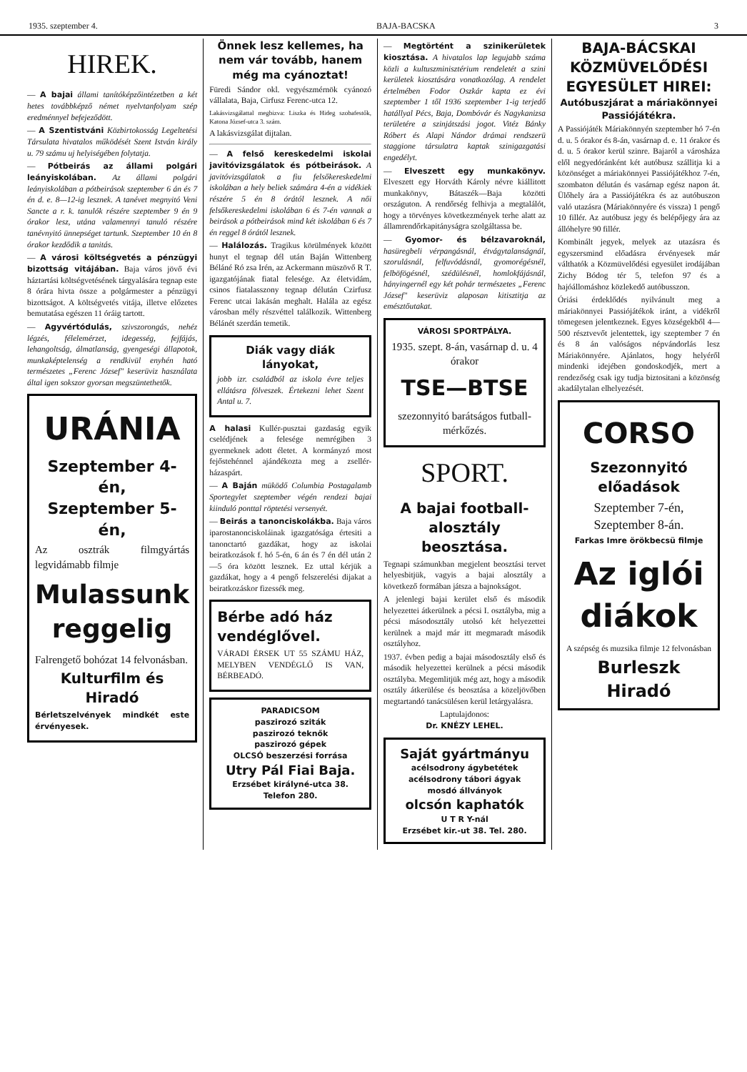1935. szeptember 4. BAJA-BACSKA 3
HIREK.
— A bajai állami tanítóképzőintézetben a két hetes továbbképző német nyelvtanfolyam szép eredménnyel befejeződött.
— A Szentistváni Közbirtokosság Legeltetési Társulata hivatalos működését Szent István király u. 79 számu uj helyiségében folytatja.
— Pótbeirás az állami polgári leányiskolában. Az állami polgári leányiskolában a pótbeirások szeptember 6 án és 7 én d. e. 8—12-ig lesznek. A tanévet megnyitó Veni Sancte a r. k. tanulók részére szeptember 9 én 9 órakor lesz, utána valamennyi tanuló részére tanévnyitó ünnepséget tartunk. Szeptember 10 én 8 órakor kezdődik a tanitás.
— A városi költségvetés a pénzügyi bizottság vitájában. Baja város jövő évi háztartási költségvetésének tárgyalására tegnap este 8 órára hivta össze a polgármester a pénzügyi bizottságot. A költségvetés vitája, illetve előzetes bemutatása egészen 11 óráig tartott.
— Agyvértódulás, szivszorongás, nehéz légzés, félelemérzet, idegesség, fejfájás, lehangoltság, álmatlanság, gyengeségi állapotok, munkaképtelenség a rendkivül enyhén ható természetes „Ferenc József" keserüviz használata által igen sokszor gyorsan megszüntethetők.
URÁNIA
Szeptember 4-én,
Szeptember 5-én,
Az osztrák filmgyártás legvidámabb filmje
Mulassunk reggelig
Falrengető bohózat 14 felvonásban.
Kulturfilm és
Hiradó
Bérletszelvények mindkét este érvényesek.
Önnek lesz kellemes, ha nem vár tovább, hanem még ma cyánoztat!
Füredi Sándor okl. vegyészmérnök cyánozó vállalata, Baja, Cirfusz Ferenc-utca 12.
Lakásvizsgálattal megbizva: Liszka és Hideg szobafestők, Katona József-utca 3. szám.
A lakásvizsgálat dijtalan.
— A felső kereskedelmi iskolai javitóvizsgálatok és pótbeirások. A javitóvizsgálatok a fiu felsőkereskedelmi iskolában a hely beliek számára 4-én a vidékiek részére 5 én 8 órától lesznek. A női felsőkereskedelmi iskolában 6 és 7-én vannak a beirások a pótbeirások mind két iskolában 6 és 7 én reggel 8 órától lesznek.
— Halálozás. Tragikus körülmények között hunyt el tegnap dél után Baján Wittenberg Béláné Ró zsa Irén, az Ackermann müszövő R T. igazgatójának fiatal felesége. Az életvidám, csinos fiatalasszony tegnap délután Czirfusz Ferenc utcai lakásán meghalt. Halála az egész városban mély részvéttel találkozik. Wittenberg Bélánét szerdán temetik.
Diák vagy diák lányokat,
jobb izr. családból az iskola évre teljes ellátásra fölveszek. Értekezni lehet Szent Antal u. 7.
A halasi Kullér-pusztai gazdaság egyik cselédjének a felesége nemrégiben 3 gyermeknek adott életet. A kormányzó most fejőstehénnel ajándékozta meg a zsellér-házaspárt.
— A Baján müködő Columbia Postagalamb Sportegylet szeptember végén rendezi bajai kiinduló ponttal röptetési versenyét.
— Beirás a tanonciskolákba. Baja város iparostanonciskoláinak igazgatósága értesiti a tanonctartó gazdákat, hogy az iskolai beiratkozások f. hó 5-én, 6 án és 7 én dél után 2—5 óra között lesznek. Ez uttal kérjük a gazdákat, hogy a 4 pengő felszerelési dijakat a beiratkozáskor fizessék meg.
Bérbe adó ház vendéglővel.
VÁRADI ÉRSEK UT 55 SZÁMU HÁZ, MELYBEN VENDÉGLŐ IS VAN, BÉRBEADÓ.
PARADICSOM
paszirozó sziták
paszirozó teknők
paszirozó gépek
OLCSÓ beszerzési forrása
Utry Pál Fiai Baja.
Erzsébet királyné-utca 38.
Telefon 280.
— Megtörtént a szinikerületek kiosztása. A hivatalos lap legujabb száma közli a kultuszminisztérium rendeletét a szini kerületek kiosztására vonatkozólag. A rendelet értelmében Fodor Oszkár kapta ez évi szeptember 1 től 1936 szeptember 1-ig terjedő hatállyal Pécs, Baja, Dombóvár és Nagykanizsa területére a szinjátszási jogot. Vitéz Bánky Róbert és Alapi Nándor drámai rendszerü staggione társulatra kaptak szinigazgatási engedélyt.
— Elveszett egy munkakönyv. Elveszett egy Horváth Károly névre kiállitott munkakönyv, Bátaszék—Baja közötti országuton. A rendőrség felhivja a megtalálót, hogy a törvényes következmények terhe alatt az államrendőrkapitányságra szolgáltassa be.
— Gyomor- és bélzavaroknál, hasüregbeli vérpangásnál, étvágytalanságnál, szorulásnál, felfuvódásnál, gyomorégésnél, felböfögésnél, szédülésnél, homlokfájásnál, hányingernél egy két pohár természetes „Ferenc József" keserüviz alaposan kitisztitja az emésztőutakat.
VÁROSI SPORTPÁLYA.
1935. szept. 8-án, vasárnap d. u. 4 órakor
TSE—BTSE
szezonnyitó barátságos futball-mérkőzés.
SPORT.
A bajai football-alosztály beosztása.
Tegnapi számunkban megjelent beosztási tervet helyesbitjük, vagyis a bajai alosztály a következő formában játsza a bajnokságot.
A jelenlegi bajai kerület első és második helyezettei átkerülnek a pécsi I. osztályba, mig a pécsi másodosztály utolsó két helyezettei kerülnek a majd már itt megmaradt második osztályhoz.
1937. évben pedig a bajai másodosztály első és második helyezettei kerülnek a pécsi második osztályba. Megemlitjük még azt, hogy a második osztály átkerülése és beosztása a közeljövőben megtartandó tanácsülésen kerül letárgyalásra.
Laptulajdonos:
Dr. KNÉZY LEHEL.
Saját gyártmányu
acélsodrony ágybetétek
acélsodrony tábori ágyak
mosdó állványok
olcsón kaphatók
U T R Y-nál
Erzsébet kir.-ut 38. Tel. 280.
BAJA-BÁCSKAI KÖZMÜVELŐDÉSI EGYESÜLET HIREI:
Autóbuszjárat a máriakönnyei Passiójátékra.
A Passiójáték Máriakönnyén szeptember hó 7-én d. u. 5 órakor és 8-án, vasárnap d. e. 11 órakor és d. u. 5 órakor kerül szinre. Bajaról a városháza elől negyedóránként két autóbusz szállitja ki a közönséget a máriakönnyei Passiójátékhoz 7-én, szombaton délután és vasárnap egész napon át. Ülőhely ára a Passiójátékra és az autóbuszon való utazásra (Máriakönnyére és vissza) 1 pengő 10 fillér. Az autóbusz jegy és belépőjegy ára az állóhelyre 90 fillér.
Kombinált jegyek, melyek az utazásra és egyszersmind előadásra érvényesek már válthatók a Közmüvelődési egyesület irodájában Zichy Bódog tér 5, telefon 97 és a hajóállomáshoz közlekedő autóbusszon.
Óriási érdeklődés nyilvánult meg a máriakönnyei Passiójátékok iránt, a vidékről tömegesen jelentkeznek. Egyes községekből 4—500 résztvevőt jelentettek, igy szeptember 7 én és 8 án valóságos népvándorlás lesz Máriakönnyére. Ajánlatos, hogy helyéről mindenki idejében gondoskodjék, mert a rendezőség csak igy tudja biztositani a közönség akadálytalan elhelyezését.
CORSO
Szezonnyitó előadások
Szeptember 7-én,
Szeptember 8-án.
Farkas Imre örökbecsü filmje
Az iglói diákok
A szépség és muzsika filmje 12 felvonásban
Burleszk
Hiradó